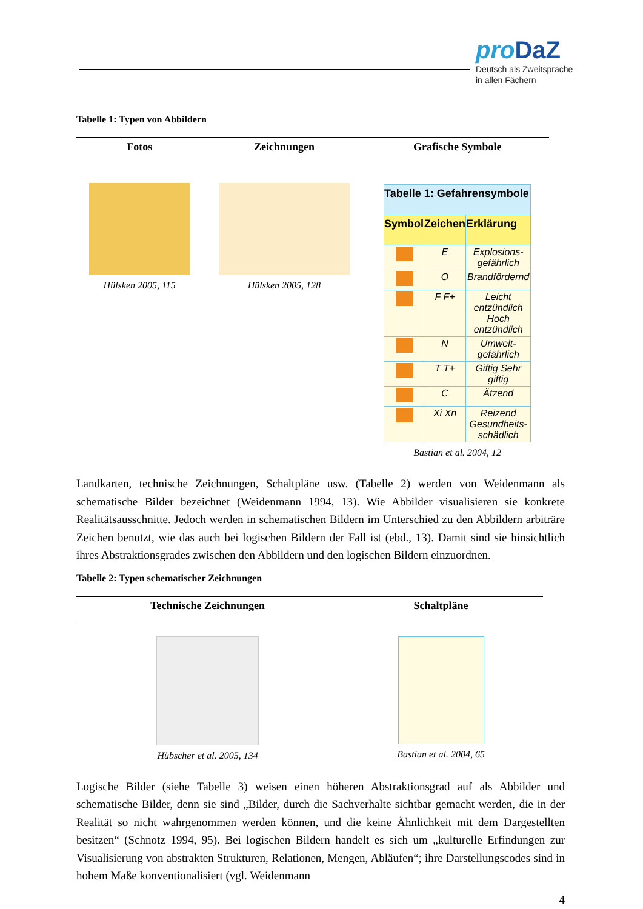proDaZ
Deutsch als Zweitsprache
in allen Fächern
Tabelle 1: Typen von Abbildern
| Fotos | Zeichnungen | Grafische Symbole |
| --- | --- | --- |
| Hülsken 2005, 115 | Hülsken 2005, 128 | / Tabelle 1: Gefahrensymbole / / / / --- / --- / --- / / Symbol / Zeichen / Erklärung / / / E / Explosions-gefährlich / / / O / Brandfördernd / / / F F+ / Leicht entzündlich Hoch entzündlich / / / N / Umwelt-gefährlich / / / T T+ / Giftig Sehr giftig / / / C / Ätzend / / / Xi Xn / Reizend Gesundheits-schädlich / Bastian et al. 2004, 12 |
Landkarten, technische Zeichnungen, Schaltpläne usw. (Tabelle 2) werden von Weidenmann als schematische Bilder bezeichnet (Weidenmann 1994, 13). Wie Abbilder visualisieren sie konkrete Realitätsausschnitte. Jedoch werden in schematischen Bildern im Unterschied zu den Abbildern arbiträre Zeichen benutzt, wie das auch bei logischen Bildern der Fall ist (ebd., 13). Damit sind sie hinsichtlich ihres Abstraktionsgrades zwischen den Abbildern und den logischen Bildern einzuordnen.
Tabelle 2: Typen schematischer Zeichnungen
| Technische Zeichnungen | Schaltpläne |
| --- | --- |
| Hübscher et al. 2005, 134 | Bastian et al. 2004, 65 |
Logische Bilder (siehe Tabelle 3) weisen einen höheren Abstraktionsgrad auf als Abbilder und schematische Bilder, denn sie sind „Bilder, durch die Sachverhalte sichtbar gemacht werden, die in der Realität so nicht wahrgenommen werden können, und die keine Ähnlichkeit mit dem Dargestellten besitzen“ (Schnotz 1994, 95). Bei logischen Bildern handelt es sich um „kulturelle Erfindungen zur Visualisierung von abstrakten Strukturen, Relationen, Mengen, Abläufen“; ihre Darstellungscodes sind in hohem Maße konventionalisiert (vgl. Weidenmann
4